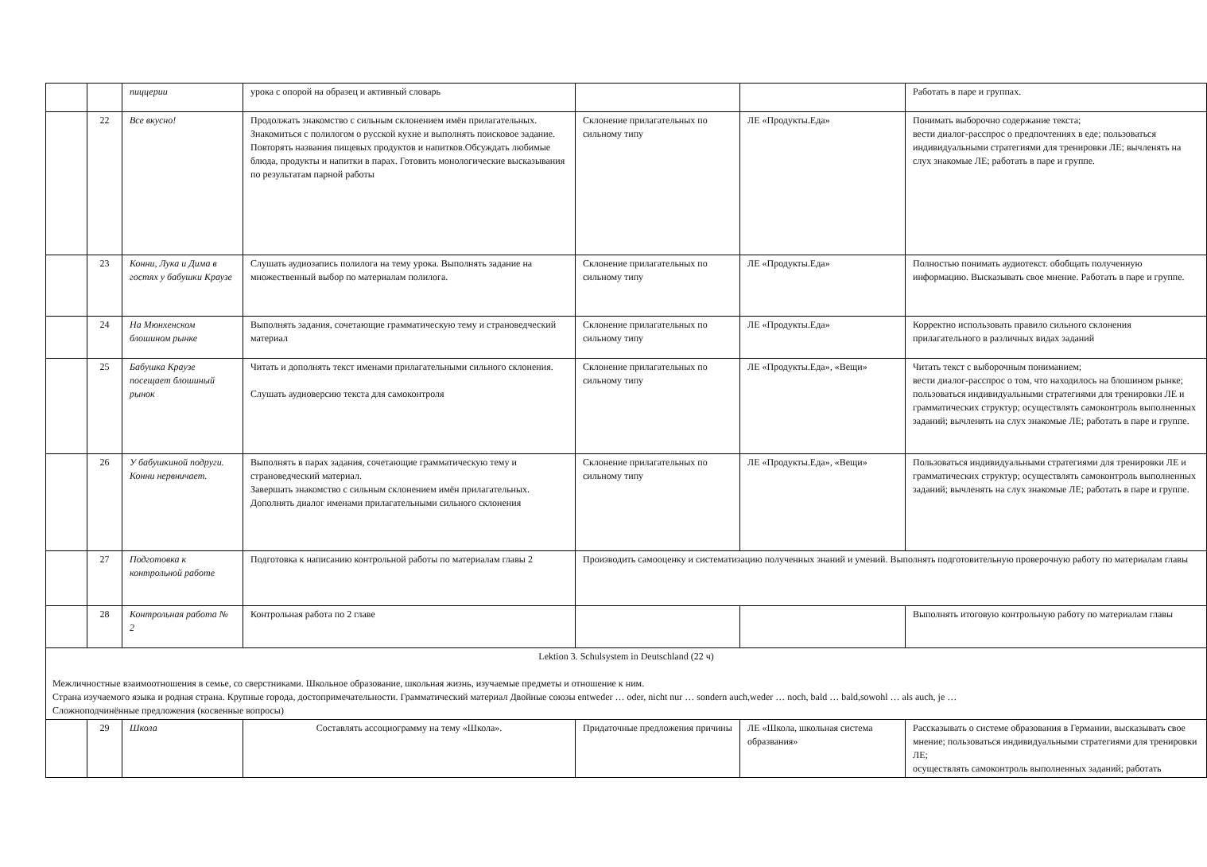| | | пиццерии | урока с опорой на образец и активный словарь | | | Работать в паре и группах. |
| | 22 | Все вкусно! | Продолжать знакомство с сильным склонением имён прилагательных. Знакомиться с полилогом о русской кухне и выполнять поисковое задание. Повторять названия пищевых продуктов и напитков.Обсуждать любимые блюда, продукты и напитки в парах. Готовить монологические высказывания по результатам парной работы | Склонение прилагательных по сильному типу | ЛЕ «Продукты.Еда» | Понимать выборочно содержание текста; вести диалог-расспрос о предпочтениях в еде; пользоваться индивидуальными стратегиями для тренировки ЛЕ; вычленять на слух знакомые ЛЕ; работать в паре и группе. |
| | 23 | Конни, Лука и Дима в гостях у бабушки Краузе | Слушать аудиозапись полилога на тему урока. Выполнять задание на множественный выбор по материалам полилога. | Склонение прилагательных по сильному типу | ЛЕ «Продукты.Еда» | Полностью понимать аудиотекст. обобщать полученную информацию. Высказывать свое мнение. Работать в паре и группе. |
| | 24 | На Мюнхенском блошином рынке | Выполнять задания, сочетающие грамматическую тему и страноведческий материал | Склонение прилагательных по сильному типу | ЛЕ «Продукты.Еда» | Корректно использовать правило сильного склонения прилагательного в различных видах заданий |
| | 25 | Бабушка Краузе посещает блошиный рынок | Читать и дополнять текст именами прилагательными сильного склонения. Слушать аудиоверсию текста для самоконтроля | Склонение прилагательных по сильному типу | ЛЕ «Продукты.Еда», «Вещи» | Читать текст с выборочным пониманием; вести диалог-расспрос о том, что находилось на блошином рынке; пользоваться индивидуальными стратегиями для тренировки ЛЕ и грамматических структур; осуществлять самоконтроль выполненных заданий; вычленять на слух знакомые ЛЕ; работать в паре и группе. |
| | 26 | У бабушкиной подруги. Конни нервничает. | Выполнять в парах задания, сочетающие грамматическую тему и страноведческий материал. Завершать знакомство с сильным склонением имён прилагательных. Дополнять диалог именами прилагательными сильного склонения | Склонение прилагательных по сильному типу | ЛЕ «Продукты.Еда», «Вещи» | Пользоваться индивидуальными стратегиями для тренировки ЛЕ и грамматических структур; осуществлять самоконтроль выполненных заданий; вычленять на слух знакомые ЛЕ; работать в паре и группе. |
| | 27 | Подготовка к контрольной работе | Подготовка к написанию контрольной работы по материалам главы 2 | Производить самооценку и систематизацию полученных знаний и умений. Выполнять подготовительную проверочную работу по материалам главы | | |
| | 28 | Контрольная работа № 2 | Контрольная работа по 2 главе | | | Выполнять итоговую контрольную работу по материалам главы |
| Lektion 3. Schulsystem in Deutschland (22 ч) Межличностные взаимоотношения в семье, со сверстниками. Школьное образование, школьная жизнь, изучаемые предметы и отношение к ним. Страна изучаемого языка и родная страна. Крупные города, достопримечательности. Грамматический материал Двойные союзы entweder … oder, nicht nur … sondern auch,weder … noch, bald … bald,sowohl … als auch, je … Сложноподчинённые предложения (косвенные вопросы) | | | | | | |
| | 29 | Школа | Составлять ассоциограмму на тему «Школа». | Придаточные предложения причины | ЛЕ «Школа, школьная система образвания» | Рассказывать о системе образования в Германии, высказывать свое мнение; пользоваться индивидуальными стратегиями для тренировки ЛЕ; осуществлять самоконтроль выполненных заданий; работать |